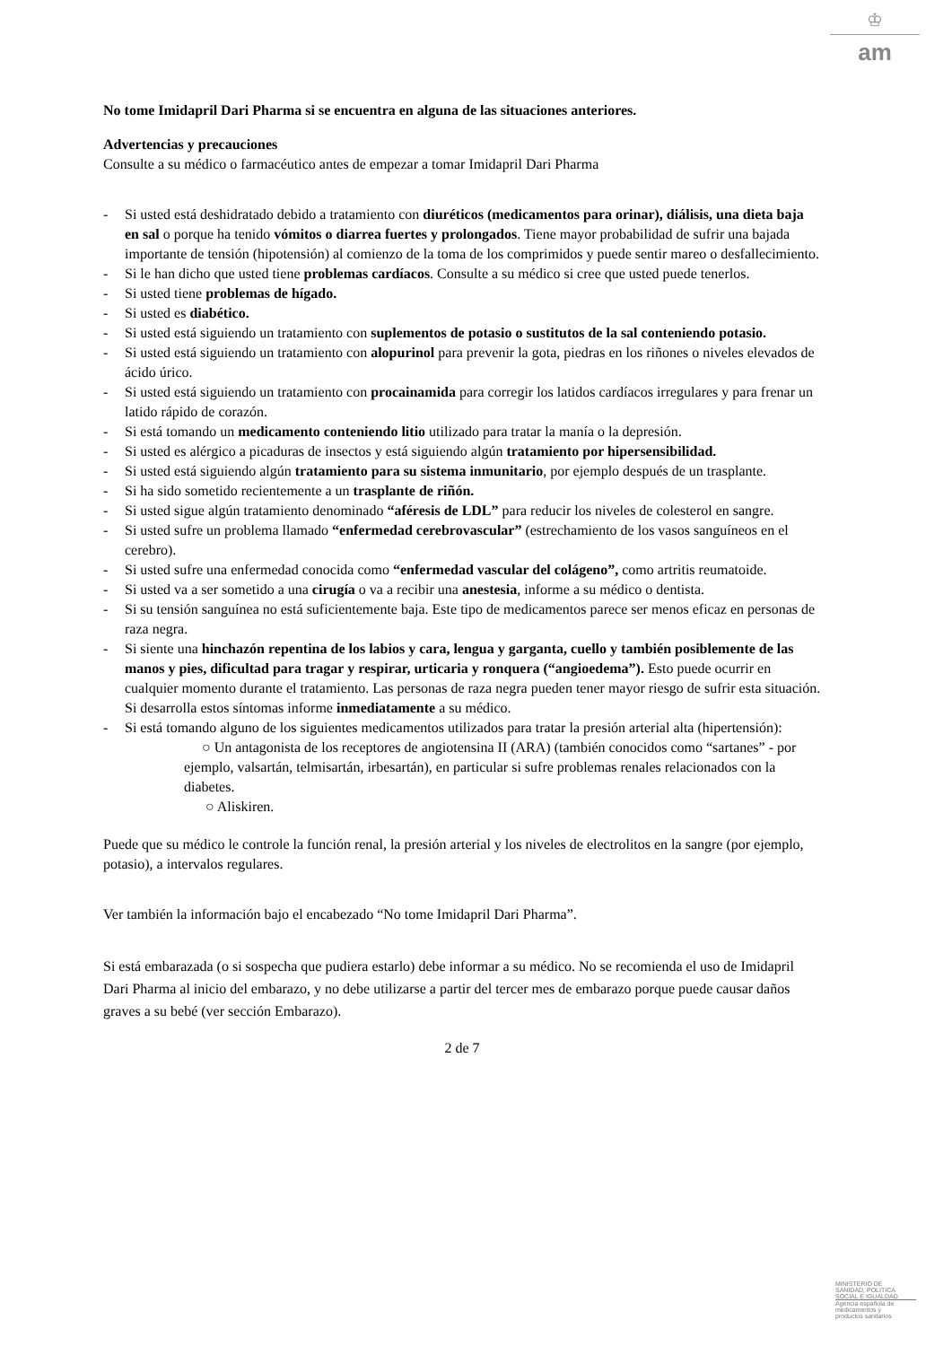♔
am
No tome Imidapril Dari Pharma si se encuentra en alguna de las situaciones anteriores.
Advertencias y precauciones
Consulte a su médico o farmacéutico antes de empezar a tomar Imidapril Dari Pharma
- Si usted está deshidratado debido a tratamiento con diuréticos (medicamentos para orinar), diálisis, una dieta baja en sal o porque ha tenido vómitos o diarrea fuertes y prolongados. Tiene mayor probabilidad de sufrir una bajada importante de tensión (hipotensión) al comienzo de la toma de los comprimidos y puede sentir mareo o desfallecimiento.
- Si le han dicho que usted tiene problemas cardíacos. Consulte a su médico si cree que usted puede tenerlos.
- Si usted tiene problemas de hígado.
- Si usted es diabético.
- Si usted está siguiendo un tratamiento con suplementos de potasio o sustitutos de la sal conteniendo potasio.
- Si usted está siguiendo un tratamiento con alopurinol para prevenir la gota, piedras en los riñones o niveles elevados de ácido úrico.
- Si usted está siguiendo un tratamiento con procainamida para corregir los latidos cardíacos irregulares y para frenar un latido rápido de corazón.
- Si está tomando un medicamento conteniendo litio utilizado para tratar la manía o la depresión.
- Si usted es alérgico a picaduras de insectos y está siguiendo algún tratamiento por hipersensibilidad.
- Si usted está siguiendo algún tratamiento para su sistema inmunitario, por ejemplo después de un trasplante.
- Si ha sido sometido recientemente a un trasplante de riñón.
- Si usted sigue algún tratamiento denominado “aféresis de LDL” para reducir los niveles de colesterol en sangre.
- Si usted sufre un problema llamado “enfermedad cerebrovascular” (estrechamiento de los vasos sanguíneos en el cerebro).
- Si usted sufre una enfermedad conocida como “enfermedad vascular del colágeno”, como artritis reumatoide.
- Si usted va a ser sometido a una cirugía o va a recibir una anestesia, informe a su médico o dentista.
- Si su tensión sanguínea no está suficientemente baja. Este tipo de medicamentos parece ser menos eficaz en personas de raza negra.
- Si siente una hinchazón repentina de los labios y cara, lengua y garganta, cuello y también posiblemente de las manos y pies, dificultad para tragar y respirar, urticaria y ronquera (“angioedema”). Esto puede ocurrir en cualquier momento durante el tratamiento. Las personas de raza negra pueden tener mayor riesgo de sufrir esta situación. Si desarrolla estos síntomas informe inmediatamente a su médico.
- Si está tomando alguno de los siguientes medicamentos utilizados para tratar la presión arterial alta (hipertensión):
○ Un antagonista de los receptores de angiotensina II (ARA) (también conocidos como “sartanes” - por ejemplo, valsartán, telmisartán, irbesartán), en particular si sufre problemas renales relacionados con la diabetes.
○ Aliskiren.
Puede que su médico le controle la función renal, la presión arterial y los niveles de electrolitos en la sangre (por ejemplo, potasio), a intervalos regulares.
Ver también la información bajo el encabezado “No tome Imidapril Dari Pharma”.
Si está embarazada (o si sospecha que pudiera estarlo) debe informar a su médico. No se recomienda el uso de Imidapril Dari Pharma al inicio del embarazo, y no debe utilizarse a partir del tercer mes de embarazo porque puede causar daños graves a su bebé (ver sección Embarazo).
2 de 7
MINISTERIO DE
SANIDAD, POLITICA
SOCIAL E IGUALDAD
Agencia española de
medicamentos y
productos sanitarios